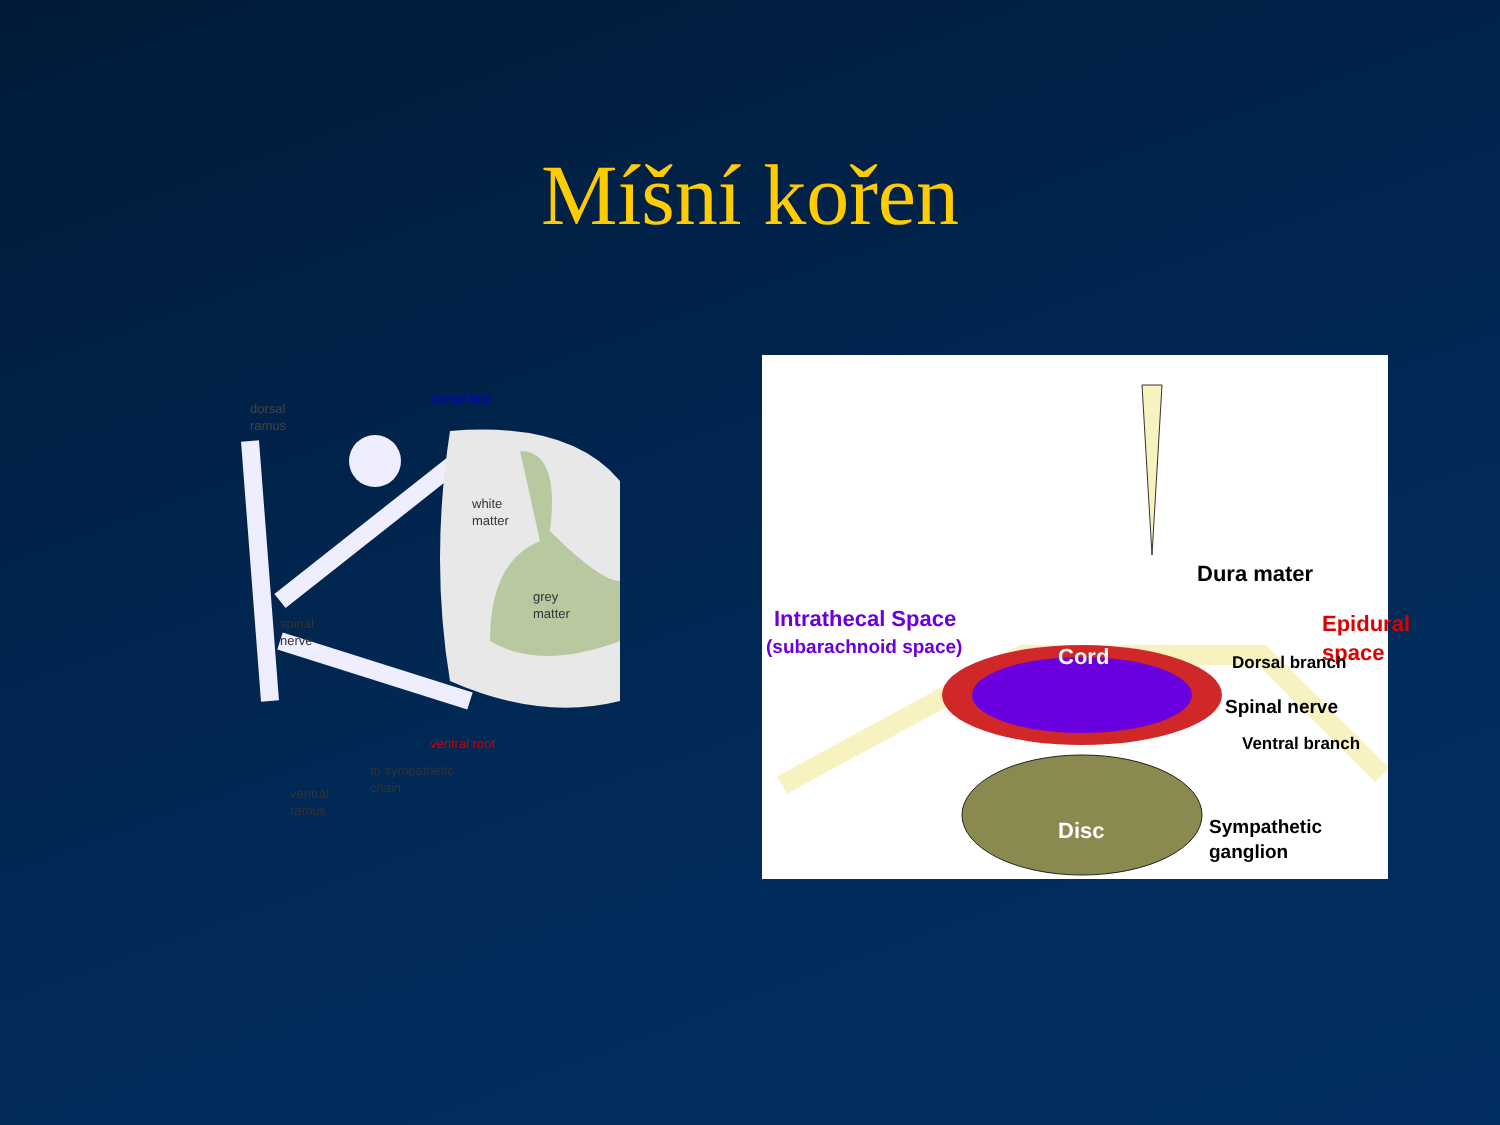Míšní kořen
dorsal
ramus
dorsal root
white
matter
grey
matter
spinal
nerve
ventral root
to sympathetic
chain
ventral
ramus
Dura mater
Intrathecal Space
(subarachnoid space)
Epidural space
Cord Dorsal branch
Spinal nerve
Ventral branch
Disc
Sympathetic
ganglion